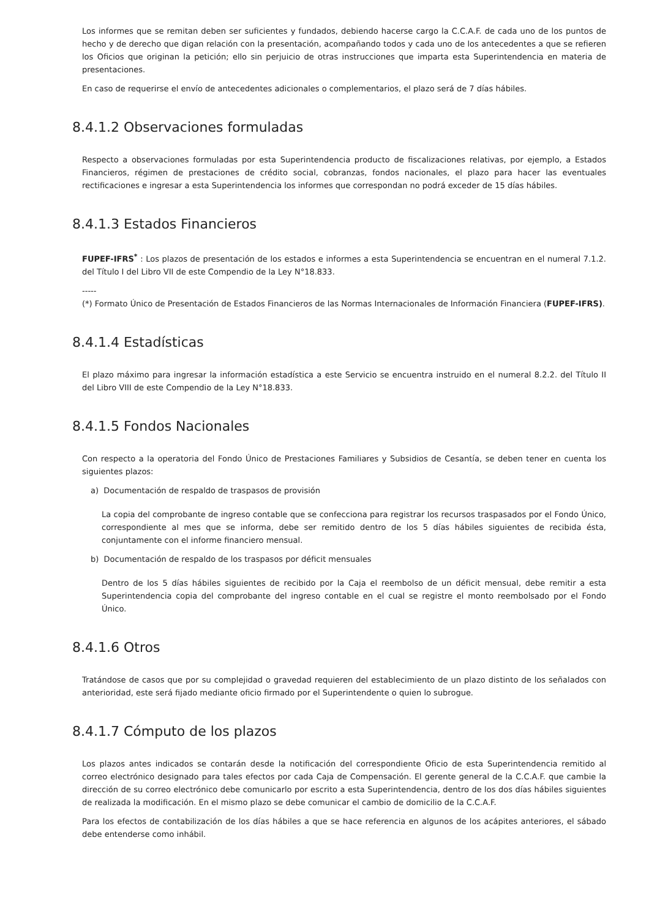Los informes que se remitan deben ser suficientes y fundados, debiendo hacerse cargo la C.C.A.F. de cada uno de los puntos de hecho y de derecho que digan relación con la presentación, acompañando todos y cada uno de los antecedentes a que se refieren los Oficios que originan la petición; ello sin perjuicio de otras instrucciones que imparta esta Superintendencia en materia de presentaciones.
En caso de requerirse el envío de antecedentes adicionales o complementarios, el plazo será de 7 días hábiles.
8.4.1.2 Observaciones formuladas
Respecto a observaciones formuladas por esta Superintendencia producto de fiscalizaciones relativas, por ejemplo, a Estados Financieros, régimen de prestaciones de crédito social, cobranzas, fondos nacionales, el plazo para hacer las eventuales rectificaciones e ingresar a esta Superintendencia los informes que correspondan no podrá exceder de 15 días hábiles.
8.4.1.3 Estados Financieros
FUPEF-IFRS<sup>*</sup> : Los plazos de presentación de los estados e informes a esta Superintendencia se encuentran en el numeral 7.1.2. del Título I del Libro VII de este Compendio de la Ley N°18.833.
-----
(*) Formato Único de Presentación de Estados Financieros de las Normas Internacionales de Información Financiera (FUPEF-IFRS).
8.4.1.4 Estadísticas
El plazo máximo para ingresar la información estadística a este Servicio se encuentra instruido en el numeral 8.2.2. del Título II del Libro VIII de este Compendio de la Ley N°18.833.
8.4.1.5 Fondos Nacionales
Con respecto a la operatoria del Fondo Único de Prestaciones Familiares y Subsidios de Cesantía, se deben tener en cuenta los siguientes plazos:
a) Documentación de respaldo de traspasos de provisión
La copia del comprobante de ingreso contable que se confecciona para registrar los recursos traspasados por el Fondo Único, correspondiente al mes que se informa, debe ser remitido dentro de los 5 días hábiles siguientes de recibida ésta, conjuntamente con el informe financiero mensual.
b) Documentación de respaldo de los traspasos por déficit mensuales
Dentro de los 5 días hábiles siguientes de recibido por la Caja el reembolso de un déficit mensual, debe remitir a esta Superintendencia copia del comprobante del ingreso contable en el cual se registre el monto reembolsado por el Fondo Único.
8.4.1.6 Otros
Tratándose de casos que por su complejidad o gravedad requieren del establecimiento de un plazo distinto de los señalados con anterioridad, este será fijado mediante oficio firmado por el Superintendente o quien lo subrogue.
8.4.1.7 Cómputo de los plazos
Los plazos antes indicados se contarán desde la notificación del correspondiente Oficio de esta Superintendencia remitido al correo electrónico designado para tales efectos por cada Caja de Compensación. El gerente general de la C.C.A.F. que cambie la dirección de su correo electrónico debe comunicarlo por escrito a esta Superintendencia, dentro de los dos días hábiles siguientes de realizada la modificación. En el mismo plazo se debe comunicar el cambio de domicilio de la C.C.A.F.
Para los efectos de contabilización de los días hábiles a que se hace referencia en algunos de los acápites anteriores, el sábado debe entenderse como inhábil.